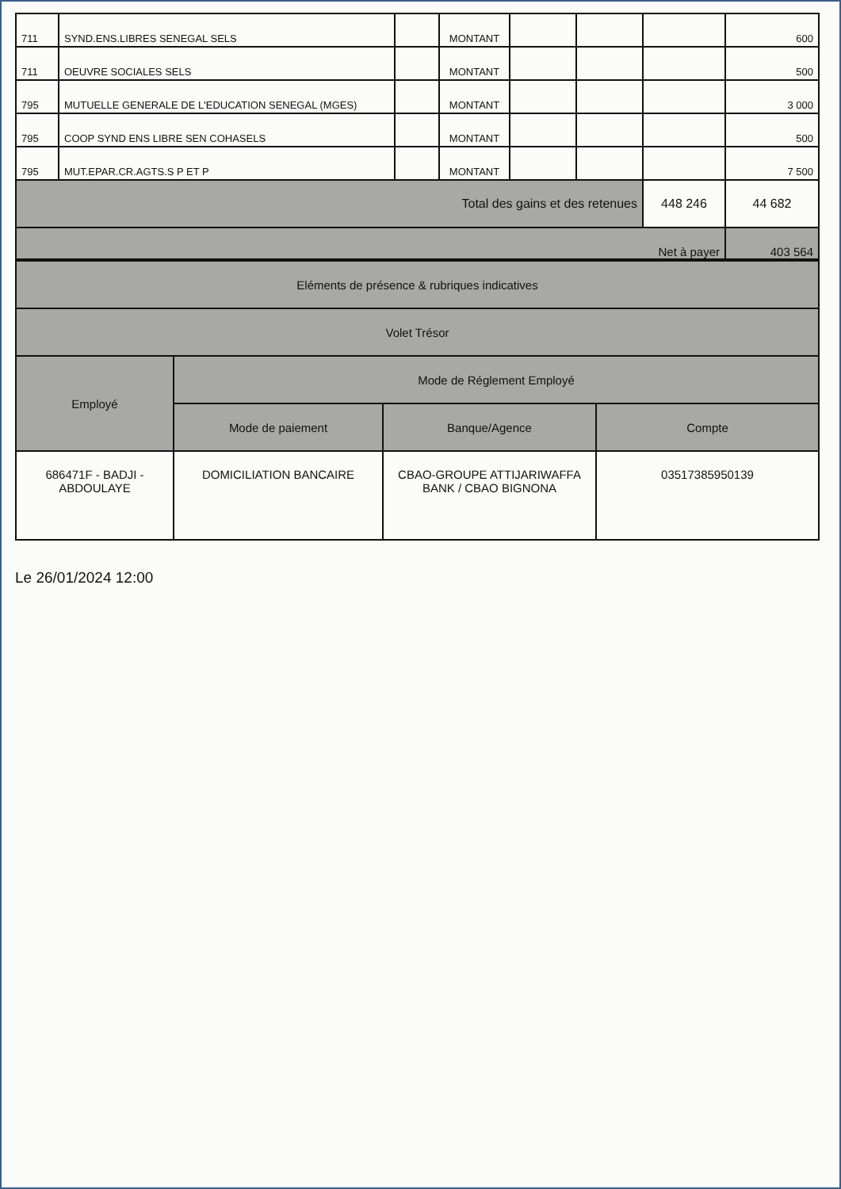| 711 | SYND.ENS.LIBRES SENEGAL SELS | | MONTANT | | | | 600 |
| 711 | OEUVRE SOCIALES SELS | | MONTANT | | | | 500 |
| 795 | MUTUELLE GENERALE DE L'EDUCATION SENEGAL (MGES) | | MONTANT | | | | 3 000 |
| 795 | COOP SYND ENS LIBRE SEN COHASELS | | MONTANT | | | | 500 |
| 795 | MUT.EPAR.CR.AGTS.S P ET P | | MONTANT | | | | 7 500 |
| Total des gains et des retenues | | | | | | 448 246 | 44 682 |
| Net à payer | | | | | | | 403 564 |
| Eléments de présence & rubriques indicatives | | | |
| Volet Trésor | | | |
| Employé | Mode de Réglement Employé | | |
| | Mode de paiement | Banque/Agence | Compte |
| 686471F - BADJI - ABDOULAYE | DOMICILIATION BANCAIRE | CBAO-GROUPE ATTIJARIWAFFA BANK / CBAO BIGNONA | 03517385950139 |
Le 26/01/2024 12:00